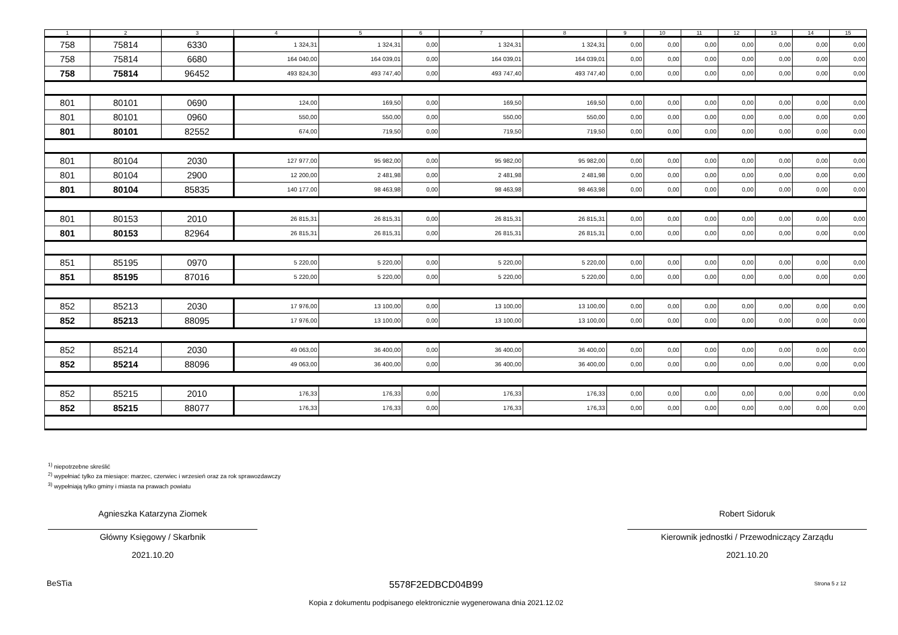| 1 | 2 | 3 | 4 | 5 | 6 | 7 | 8 | 9 | 10 | 11 | 12 | 13 | 14 | 15 |
| --- | --- | --- | --- | --- | --- | --- | --- | --- | --- | --- | --- | --- | --- | --- |
| 758 | 75814 | 6330 | 1 324,31 | 1 324,31 | 0,00 | 1 324,31 | 1 324,31 | 0,00 | 0,00 | 0,00 | 0,00 | 0,00 | 0,00 | 0,00 |
| 758 | 75814 | 6680 | 164 040,00 | 164 039,01 | 0,00 | 164 039,01 | 164 039,01 | 0,00 | 0,00 | 0,00 | 0,00 | 0,00 | 0,00 | 0,00 |
| 758 | 75814 | 96452 | 493 824,30 | 493 747,40 | 0,00 | 493 747,40 | 493 747,40 | 0,00 | 0,00 | 0,00 | 0,00 | 0,00 | 0,00 | 0,00 |
| 801 | 80101 | 0690 | 124,00 | 169,50 | 0,00 | 169,50 | 169,50 | 0,00 | 0,00 | 0,00 | 0,00 | 0,00 | 0,00 | 0,00 |
| 801 | 80101 | 0960 | 550,00 | 550,00 | 0,00 | 550,00 | 550,00 | 0,00 | 0,00 | 0,00 | 0,00 | 0,00 | 0,00 | 0,00 |
| 801 | 80101 | 82552 | 674,00 | 719,50 | 0,00 | 719,50 | 719,50 | 0,00 | 0,00 | 0,00 | 0,00 | 0,00 | 0,00 | 0,00 |
| 801 | 80104 | 2030 | 127 977,00 | 95 982,00 | 0,00 | 95 982,00 | 95 982,00 | 0,00 | 0,00 | 0,00 | 0,00 | 0,00 | 0,00 | 0,00 |
| 801 | 80104 | 2900 | 12 200,00 | 2 481,98 | 0,00 | 2 481,98 | 2 481,98 | 0,00 | 0,00 | 0,00 | 0,00 | 0,00 | 0,00 | 0,00 |
| 801 | 80104 | 85835 | 140 177,00 | 98 463,98 | 0,00 | 98 463,98 | 98 463,98 | 0,00 | 0,00 | 0,00 | 0,00 | 0,00 | 0,00 | 0,00 |
| 801 | 80153 | 2010 | 26 815,31 | 26 815,31 | 0,00 | 26 815,31 | 26 815,31 | 0,00 | 0,00 | 0,00 | 0,00 | 0,00 | 0,00 | 0,00 |
| 801 | 80153 | 82964 | 26 815,31 | 26 815,31 | 0,00 | 26 815,31 | 26 815,31 | 0,00 | 0,00 | 0,00 | 0,00 | 0,00 | 0,00 | 0,00 |
| 851 | 85195 | 0970 | 5 220,00 | 5 220,00 | 0,00 | 5 220,00 | 5 220,00 | 0,00 | 0,00 | 0,00 | 0,00 | 0,00 | 0,00 | 0,00 |
| 851 | 85195 | 87016 | 5 220,00 | 5 220,00 | 0,00 | 5 220,00 | 5 220,00 | 0,00 | 0,00 | 0,00 | 0,00 | 0,00 | 0,00 | 0,00 |
| 852 | 85213 | 2030 | 17 976,00 | 13 100,00 | 0,00 | 13 100,00 | 13 100,00 | 0,00 | 0,00 | 0,00 | 0,00 | 0,00 | 0,00 | 0,00 |
| 852 | 85213 | 88095 | 17 976,00 | 13 100,00 | 0,00 | 13 100,00 | 13 100,00 | 0,00 | 0,00 | 0,00 | 0,00 | 0,00 | 0,00 | 0,00 |
| 852 | 85214 | 2030 | 49 063,00 | 36 400,00 | 0,00 | 36 400,00 | 36 400,00 | 0,00 | 0,00 | 0,00 | 0,00 | 0,00 | 0,00 | 0,00 |
| 852 | 85214 | 88096 | 49 063,00 | 36 400,00 | 0,00 | 36 400,00 | 36 400,00 | 0,00 | 0,00 | 0,00 | 0,00 | 0,00 | 0,00 | 0,00 |
| 852 | 85215 | 2010 | 176,33 | 176,33 | 0,00 | 176,33 | 176,33 | 0,00 | 0,00 | 0,00 | 0,00 | 0,00 | 0,00 | 0,00 |
| 852 | 85215 | 88077 | 176,33 | 176,33 | 0,00 | 176,33 | 176,33 | 0,00 | 0,00 | 0,00 | 0,00 | 0,00 | 0,00 | 0,00 |
<sup>1)</sup> niepotrzebne skreślić
<sup>2)</sup> wypełniać tylko za miesiące: marzec, czerwiec i wrzesień oraz za rok sprawozdawczy
<sup>3)</sup> wypełniają tylko gminy i miasta na prawach powiatu
Agnieszka Katarzyna Ziomek
Główny Księgowy / Skarbnik
2021.10.20
Robert Sidoruk
Kierownik jednostki / Przewodniczący Zarządu
2021.10.20
BeSTia 5578F2EDBCD04B99 Strona 5 z 12
Kopia z dokumentu podpisanego elektronicznie wygenerowana dnia 2021.12.02